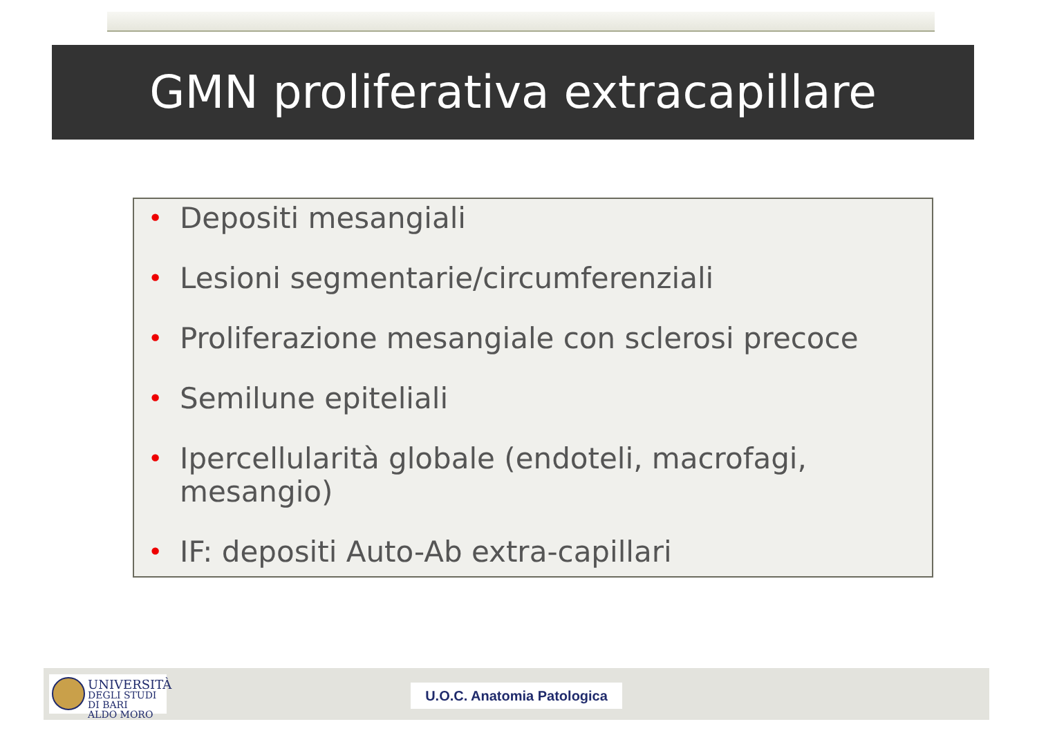GMN proliferativa extracapillare
• Depositi mesangiali
• Lesioni segmentarie/circumferenziali
• Proliferazione mesangiale con sclerosi precoce
• Semilune epiteliali
• Ipercellularità globale (endoteli, macrofagi, mesangio)
• IF: depositi Auto-Ab extra-capillari
UNIVERSITÀ
DEGLI STUDI DI BARI
ALDO MORO
U.O.C. Anatomia Patologica